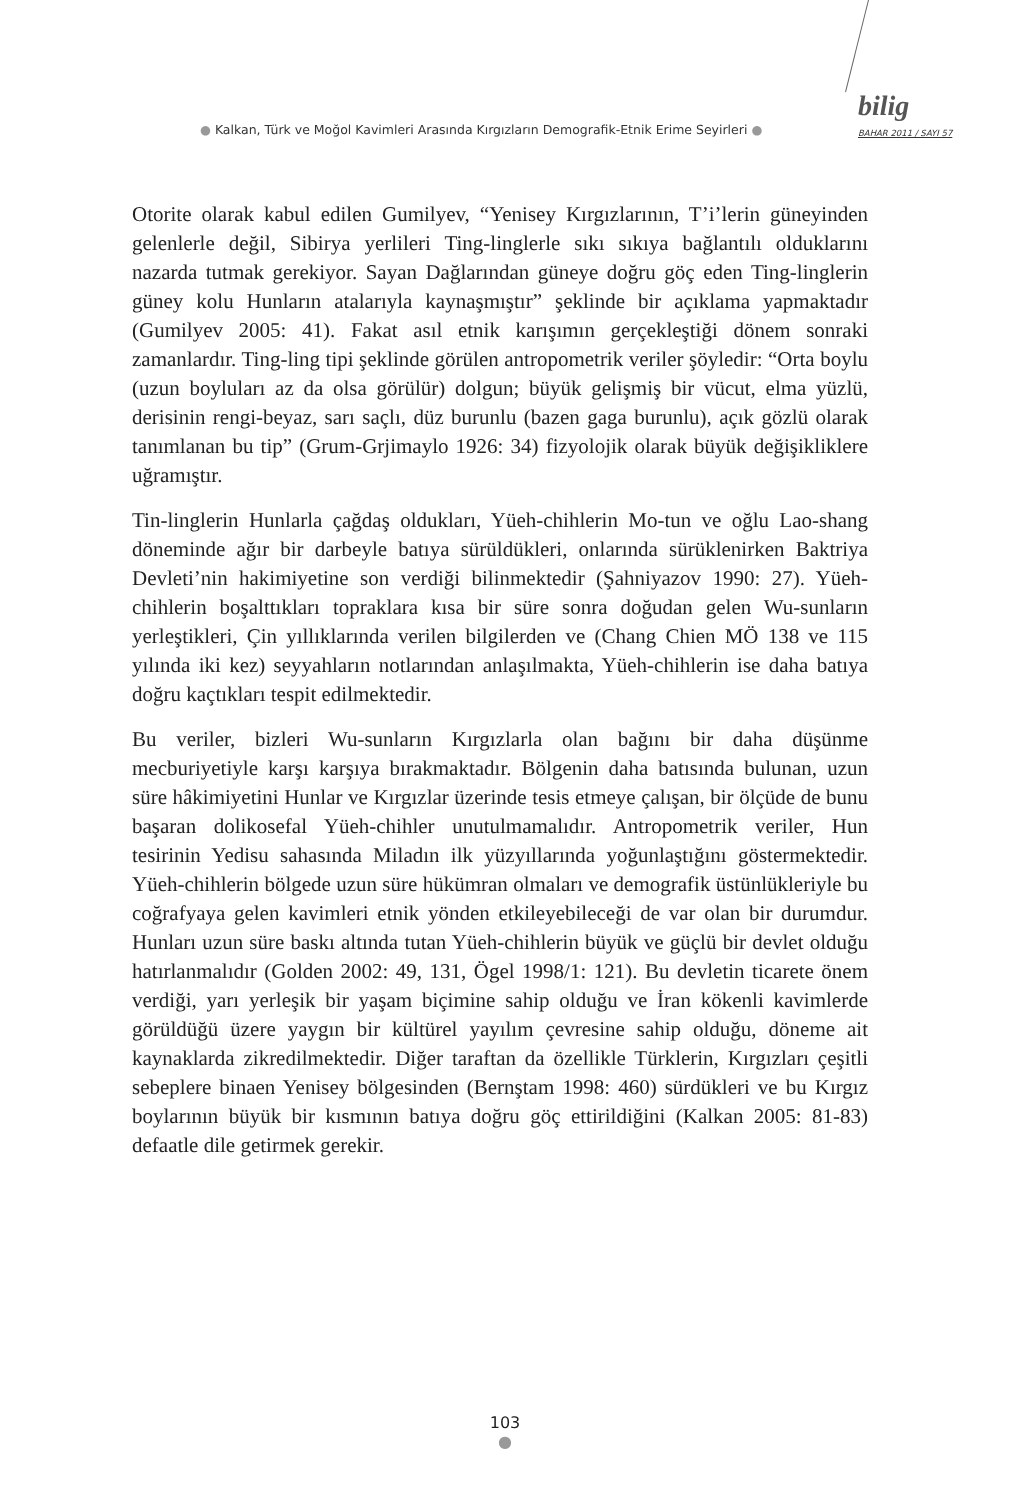● Kalkan, Türk ve Moğol Kavimleri Arasında Kırgızların Demografik-Etnik Erime Seyirleri ●
bilig
BAHAR 2011 / SAYI 57
Otorite olarak kabul edilen Gumilyev, “Yenisey Kırgızlarının, T’i’lerin güneyinden gelenlerle değil, Sibirya yerlileri Ting-linglerle sıkı sıkıya bağlantılı olduklarını nazarda tutmak gerekiyor. Sayan Dağlarından güneye doğru göç eden Ting-linglerin güney kolu Hunların atalarıyla kaynaşmıştır” şeklinde bir açıklama yapmaktadır (Gumilyev 2005: 41). Fakat asıl etnik karışımın gerçekleştiği dönem sonraki zamanlardır. Ting-ling tipi şeklinde görülen antropometrik veriler şöyledir: “Orta boylu (uzun boyluları az da olsa görülür) dolgun; büyük gelişmiş bir vücut, elma yüzlü, derisinin rengi-beyaz, sarı saçlı, düz burunlu (bazen gaga burunlu), açık gözlü olarak tanımlanan bu tip” (Grum-Grjimaylo 1926: 34) fizyolojik olarak büyük değişikliklere uğramıştır.
Tin-linglerin Hunlarla çağdaş oldukları, Yüeh-chihlerin Mo-tun ve oğlu Lao-shang döneminde ağır bir darbeyle batıya sürüldükleri, onlarında sürüklenirken Baktriya Devleti’nin hakimiyetine son verdiği bilinmektedir (Şahniyazov 1990: 27). Yüeh-chihlerin boşalttıkları topraklara kısa bir süre sonra doğudan gelen Wu-sunların yerleştikleri, Çin yıllıklarında verilen bilgilerden ve (Chang Chien MÖ 138 ve 115 yılında iki kez) seyyahların notlarından anlaşılmakta, Yüeh-chihlerin ise daha batıya doğru kaçtıkları tespit edilmektedir.
Bu veriler, bizleri Wu-sunların Kırgızlarla olan bağını bir daha düşünme mecburiyetiyle karşı karşıya bırakmaktadır. Bölgenin daha batısında bulunan, uzun süre hâkimiyetini Hunlar ve Kırgızlar üzerinde tesis etmeye çalışan, bir ölçüde de bunu başaran dolikosefal Yüeh-chihler unutulmamalıdır. Antropometrik veriler, Hun tesirinin Yedisu sahasında Miladın ilk yüzyıllarında yoğunlaştığını göstermektedir. Yüeh-chihlerin bölgede uzun süre hükümran olmaları ve demografik üstünlükleriyle bu coğrafyaya gelen kavimleri etnik yönden etkileyebileceği de var olan bir durumdur. Hunları uzun süre baskı altında tutan Yüeh-chihlerin büyük ve güçlü bir devlet olduğu hatırlanmalıdır (Golden 2002: 49, 131, Ögel 1998/1: 121). Bu devletin ticarete önem verdiği, yarı yerleşik bir yaşam biçimine sahip olduğu ve İran kökenli kavimlerde görüldüğü üzere yaygın bir kültürel yayılım çevresine sahip olduğu, döneme ait kaynaklarda zikredilmektedir. Diğer taraftan da özellikle Türklerin, Kırgızları çeşitli sebeplere binaen Yenisey bölgesinden (Bernştam 1998: 460) sürdükleri ve bu Kırgız boylarının büyük bir kısmının batıya doğru göç ettirildiğini (Kalkan 2005: 81-83) defaatle dile getirmek gerekir.
103
●